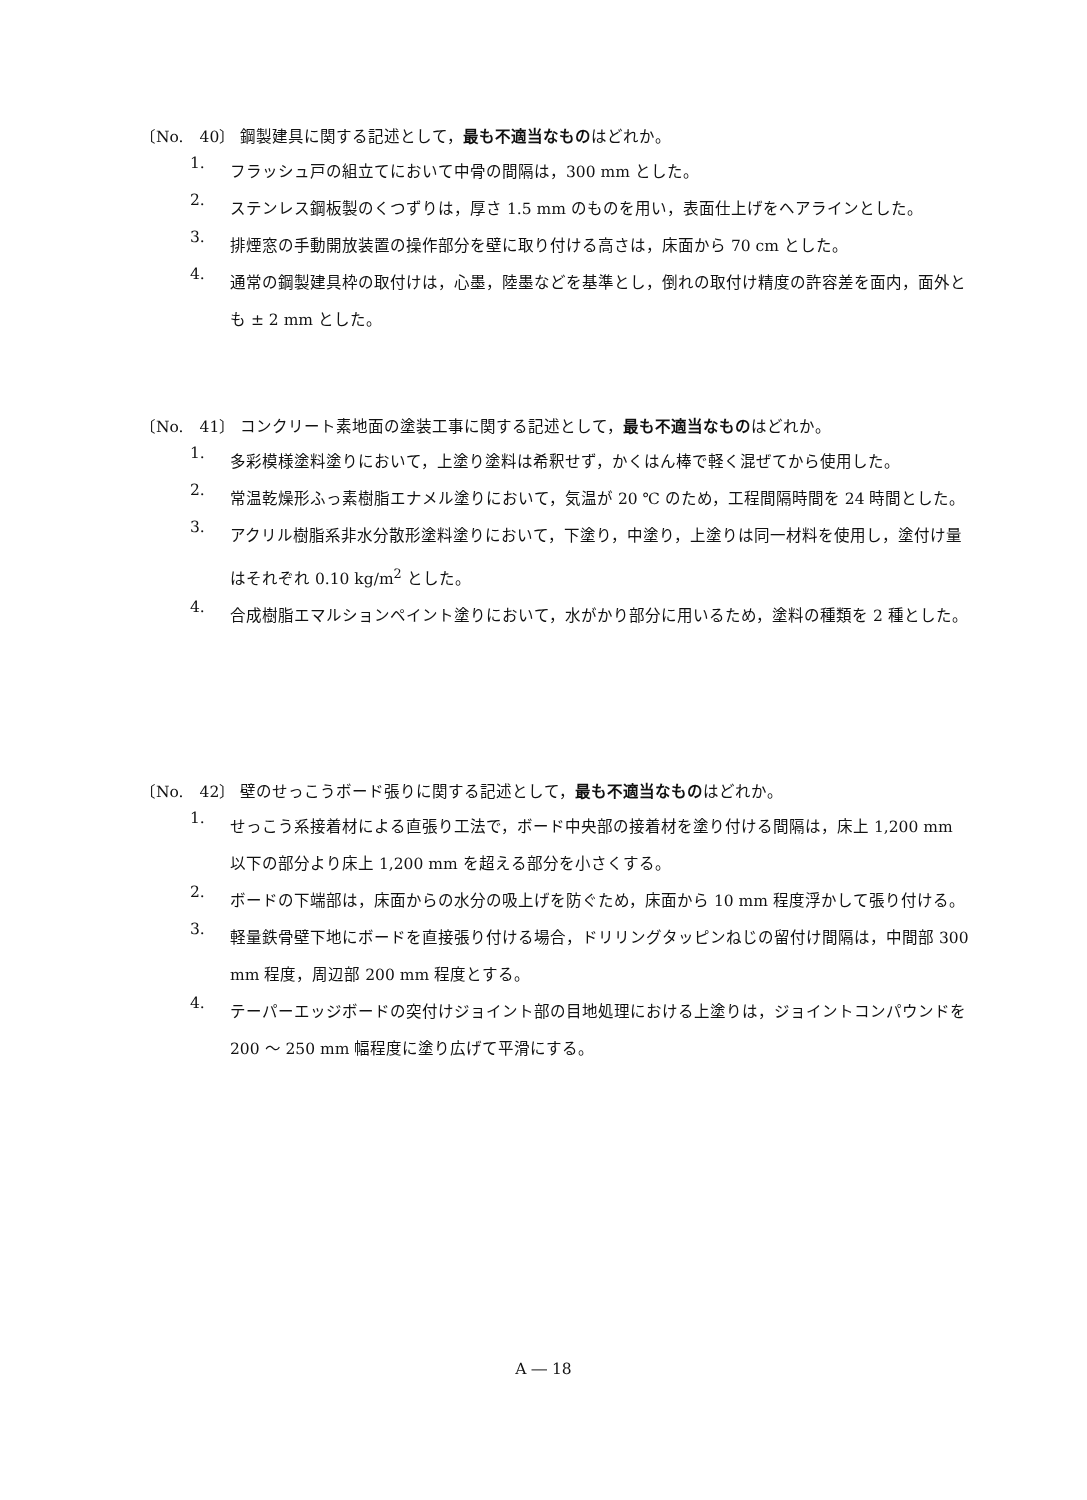〔No.　40〕 鋼製建具に関する記述として，最も不適当なものはどれか。
1. フラッシュ戸の組立てにおいて中骨の間隔は，300 mm とした。
2. ステンレス鋼板製のくつずりは，厚さ 1.5 mm のものを用い，表面仕上げをヘアラインとした。
3. 排煙窓の手動開放装置の操作部分を壁に取り付ける高さは，床面から 70 cm とした。
4. 通常の鋼製建具枠の取付けは，心墨，陸墨などを基準とし，倒れの取付け精度の許容差を面内，面外とも ± 2 mm とした。
〔No.　41〕 コンクリート素地面の塗装工事に関する記述として，最も不適当なものはどれか。
1. 多彩模様塗料塗りにおいて，上塗り塗料は希釈せず，かくはん棒で軽く混ぜてから使用した。
2. 常温乾燥形ふっ素樹脂エナメル塗りにおいて，気温が 20 ℃ のため，工程間隔時間を 24 時間とした。
3. アクリル樹脂系非水分散形塗料塗りにおいて，下塗り，中塗り，上塗りは同一材料を使用し，塗付け量はそれぞれ 0.10 kg/m<sup>2</sup> とした。
4. 合成樹脂エマルションペイント塗りにおいて，水がかり部分に用いるため，塗料の種類を 2 種とした。
〔No.　42〕 壁のせっこうボード張りに関する記述として，最も不適当なものはどれか。
1. せっこう系接着材による直張り工法で，ボード中央部の接着材を塗り付ける間隔は，床上 1,200 mm 以下の部分より床上 1,200 mm を超える部分を小さくする。
2. ボードの下端部は，床面からの水分の吸上げを防ぐため，床面から 10 mm 程度浮かして張り付ける。
3. 軽量鉄骨壁下地にボードを直接張り付ける場合，ドリリングタッピンねじの留付け間隔は，中間部 300 mm 程度，周辺部 200 mm 程度とする。
4. テーパーエッジボードの突付けジョイント部の目地処理における上塗りは，ジョイントコンパウンドを 200 ～ 250 mm 幅程度に塗り広げて平滑にする。
A ― 18